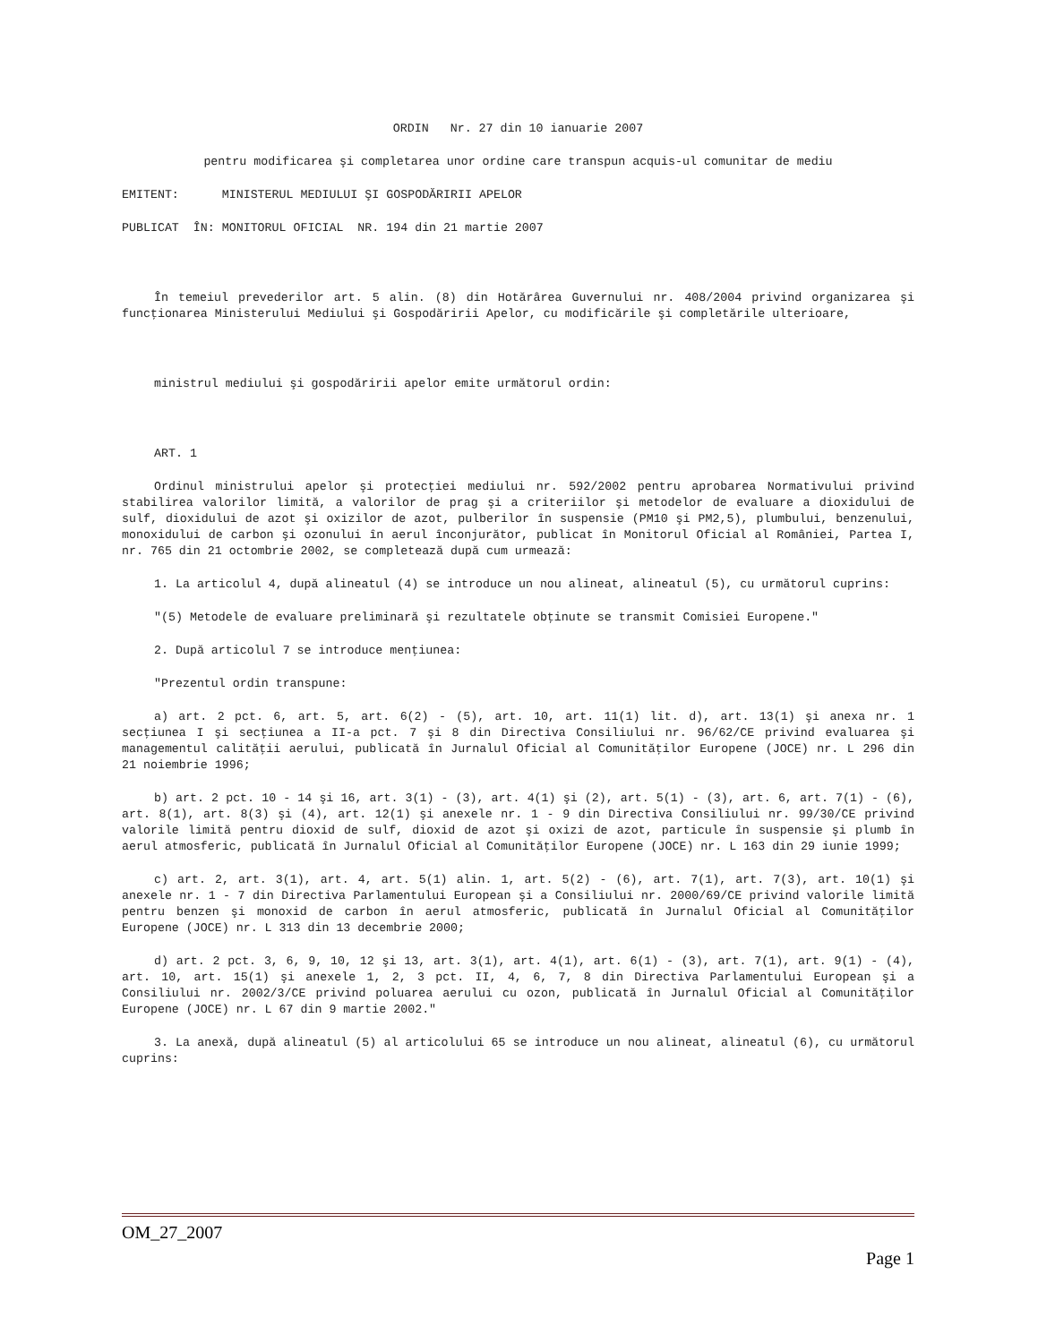ORDIN Nr. 27 din 10 ianuarie 2007
pentru modificarea şi completarea unor ordine care transpun acquis-ul comunitar de mediu
EMITENT: MINISTERUL MEDIULUI ŞI GOSPODĂRIRII APELOR
PUBLICAT ÎN: MONITORUL OFICIAL NR. 194 din 21 martie 2007
În temeiul prevederilor art. 5 alin. (8) din Hotărârea Guvernului nr. 408/2004 privind organizarea şi funcţionarea Ministerului Mediului şi Gospodăririi Apelor, cu modificările şi completările ulterioare,
ministrul mediului şi gospodăririi apelor emite următorul ordin:
ART. 1
Ordinul ministrului apelor şi protecţiei mediului nr. 592/2002 pentru aprobarea Normativului privind stabilirea valorilor limită, a valorilor de prag şi a criteriilor şi metodelor de evaluare a dioxidului de sulf, dioxidului de azot şi oxizilor de azot, pulberilor în suspensie (PM10 şi PM2,5), plumbului, benzenului, monoxidului de carbon şi ozonului în aerul înconjurător, publicat în Monitorul Oficial al României, Partea I, nr. 765 din 21 octombrie 2002, se completează după cum urmează:
1. La articolul 4, după alineatul (4) se introduce un nou alineat, alineatul (5), cu următorul cuprins:
"(5) Metodele de evaluare preliminară şi rezultatele obţinute se transmit Comisiei Europene."
2. După articolul 7 se introduce menţiunea:
"Prezentul ordin transpune:
a) art. 2 pct. 6, art. 5, art. 6(2) - (5), art. 10, art. 11(1) lit. d), art. 13(1) şi anexa nr. 1 secţiunea I şi secţiunea a II-a pct. 7 şi 8 din Directiva Consiliului nr. 96/62/CE privind evaluarea şi managementul calităţii aerului, publicată în Jurnalul Oficial al Comunităţilor Europene (JOCE) nr. L 296 din 21 noiembrie 1996;
b) art. 2 pct. 10 - 14 şi 16, art. 3(1) - (3), art. 4(1) şi (2), art. 5(1) - (3), art. 6, art. 7(1) - (6), art. 8(1), art. 8(3) şi (4), art. 12(1) şi anexele nr. 1 - 9 din Directiva Consiliului nr. 99/30/CE privind valorile limită pentru dioxid de sulf, dioxid de azot şi oxizi de azot, particule în suspensie şi plumb în aerul atmosferic, publicată în Jurnalul Oficial al Comunităţilor Europene (JOCE) nr. L 163 din 29 iunie 1999;
c) art. 2, art. 3(1), art. 4, art. 5(1) alin. 1, art. 5(2) - (6), art. 7(1), art. 7(3), art. 10(1) şi anexele nr. 1 - 7 din Directiva Parlamentului European şi a Consiliului nr. 2000/69/CE privind valorile limită pentru benzen şi monoxid de carbon în aerul atmosferic, publicată în Jurnalul Oficial al Comunităţilor Europene (JOCE) nr. L 313 din 13 decembrie 2000;
d) art. 2 pct. 3, 6, 9, 10, 12 şi 13, art. 3(1), art. 4(1), art. 6(1) - (3), art. 7(1), art. 9(1) - (4), art. 10, art. 15(1) şi anexele 1, 2, 3 pct. II, 4, 6, 7, 8 din Directiva Parlamentului European şi a Consiliului nr. 2002/3/CE privind poluarea aerului cu ozon, publicată în Jurnalul Oficial al Comunităţilor Europene (JOCE) nr. L 67 din 9 martie 2002."
3. La anexă, după alineatul (5) al articolului 65 se introduce un nou alineat, alineatul (6), cu următorul cuprins:
OM_27_2007
Page 1